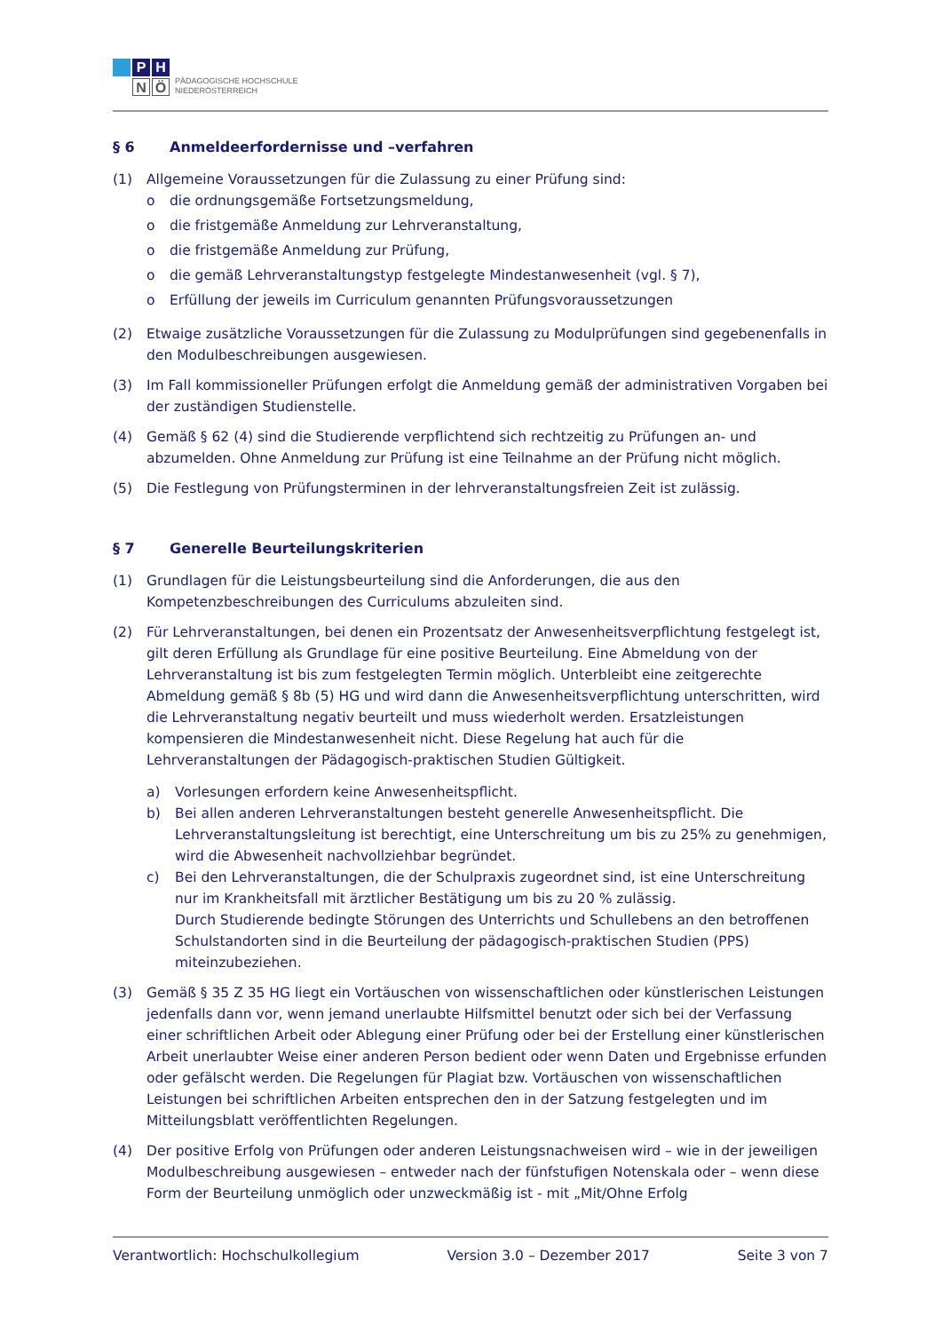P
H
N
Ö
PÄDAGOGISCHE HOCHSCHULE
NIEDERÖSTERREICH
§ 6 Anmeldeerfordernisse und –verfahren
(1) Allgemeine Voraussetzungen für die Zulassung zu einer Prüfung sind:
o die ordnungsgemäße Fortsetzungsmeldung,
o die fristgemäße Anmeldung zur Lehrveranstaltung,
o die fristgemäße Anmeldung zur Prüfung,
o die gemäß Lehrveranstaltungstyp festgelegte Mindestanwesenheit (vgl. § 7),
o Erfüllung der jeweils im Curriculum genannten Prüfungsvoraussetzungen
(2) Etwaige zusätzliche Voraussetzungen für die Zulassung zu Modulprüfungen sind gegebenenfalls in den Modulbeschreibungen ausgewiesen.
(3) Im Fall kommissioneller Prüfungen erfolgt die Anmeldung gemäß der administrativen Vorgaben bei der zuständigen Studienstelle.
(4) Gemäß § 62 (4) sind die Studierende verpflichtend sich rechtzeitig zu Prüfungen an- und abzumelden. Ohne Anmeldung zur Prüfung ist eine Teilnahme an der Prüfung nicht möglich.
(5) Die Festlegung von Prüfungsterminen in der lehrveranstaltungsfreien Zeit ist zulässig.
§ 7 Generelle Beurteilungskriterien
(1) Grundlagen für die Leistungsbeurteilung sind die Anforderungen, die aus den Kompetenzbeschreibungen des Curriculums abzuleiten sind.
(2) Für Lehrveranstaltungen, bei denen ein Prozentsatz der Anwesenheitsverpflichtung festgelegt ist, gilt deren Erfüllung als Grundlage für eine positive Beurteilung. Eine Abmeldung von der Lehrveranstaltung ist bis zum festgelegten Termin möglich. Unterbleibt eine zeitgerechte Abmeldung gemäß § 8b (5) HG und wird dann die Anwesenheitsverpflichtung unterschritten, wird die Lehrveranstaltung negativ beurteilt und muss wiederholt werden. Ersatzleistungen kompensieren die Mindestanwesenheit nicht. Diese Regelung hat auch für die Lehrveranstaltungen der Pädagogisch-praktischen Studien Gültigkeit.
a) Vorlesungen erfordern keine Anwesenheitspflicht.
b) Bei allen anderen Lehrveranstaltungen besteht generelle Anwesenheitspflicht. Die Lehrveranstaltungsleitung ist berechtigt, eine Unterschreitung um bis zu 25% zu genehmigen, wird die Abwesenheit nachvollziehbar begründet.
c) Bei den Lehrveranstaltungen, die der Schulpraxis zugeordnet sind, ist eine Unterschreitung nur im Krankheitsfall mit ärztlicher Bestätigung um bis zu 20 % zulässig.
Durch Studierende bedingte Störungen des Unterrichts und Schullebens an den betroffenen Schulstandorten sind in die Beurteilung der pädagogisch-praktischen Studien (PPS) miteinzubeziehen.
(3) Gemäß § 35 Z 35 HG liegt ein Vortäuschen von wissenschaftlichen oder künstlerischen Leistungen jedenfalls dann vor, wenn jemand unerlaubte Hilfsmittel benutzt oder sich bei der Verfassung einer schriftlichen Arbeit oder Ablegung einer Prüfung oder bei der Erstellung einer künstlerischen Arbeit unerlaubter Weise einer anderen Person bedient oder wenn Daten und Ergebnisse erfunden oder gefälscht werden. Die Regelungen für Plagiat bzw. Vortäuschen von wissenschaftlichen Leistungen bei schriftlichen Arbeiten entsprechen den in der Satzung festgelegten und im Mitteilungsblatt veröffentlichten Regelungen.
(4) Der positive Erfolg von Prüfungen oder anderen Leistungsnachweisen wird – wie in der jeweiligen Modulbeschreibung ausgewiesen – entweder nach der fünfstufigen Notenskala oder – wenn diese Form der Beurteilung unmöglich oder unzweckmäßig ist - mit „Mit/Ohne Erfolg
Verantwortlich: Hochschulkollegium Version 3.0 – Dezember 2017 Seite 3 von 7